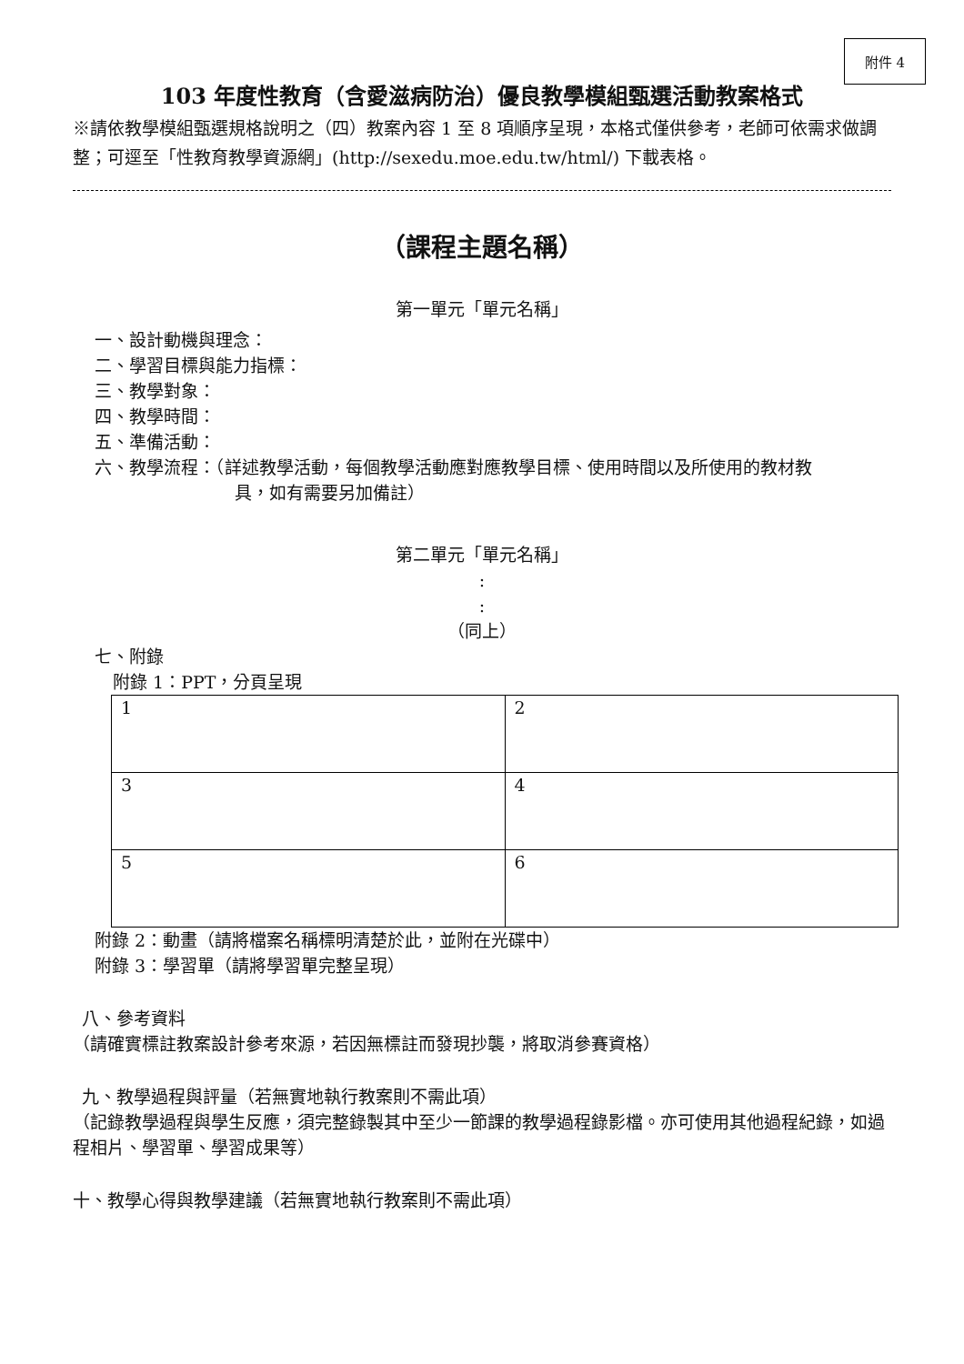附件 4
103 年度性教育（含愛滋病防治）優良教學模組甄選活動教案格式
※請依教學模組甄選規格說明之（四）教案內容 1 至 8 項順序呈現，本格式僅供參考，老師可依需求做調整；可逕至「性教育教學資源網」(http://sexedu.moe.edu.tw/html/) 下載表格。
（課程主題名稱）
第一單元「單元名稱」
一、設計動機與理念：
二、學習目標與能力指標：
三、教學對象：
四、教學時間：
五、準備活動：
六、教學流程：（詳述教學活動，每個教學活動應對應教學目標、使用時間以及所使用的教材教
具，如有需要另加備註）
第二單元「單元名稱」
:
:
（同上）
七、附錄
附錄 1：PPT，分頁呈現
| 1 | 2 |
| 3 | 4 |
| 5 | 6 |
附錄 2：動畫（請將檔案名稱標明清楚於此，並附在光碟中）
附錄 3：學習單（請將學習單完整呈現）
八、參考資料
（請確實標註教案設計參考來源，若因無標註而發現抄襲，將取消參賽資格）
九、教學過程與評量（若無實地執行教案則不需此項）
（記錄教學過程與學生反應，須完整錄製其中至少一節課的教學過程錄影檔。亦可使用其他過程紀錄，如過程相片、學習單、學習成果等）
十、教學心得與教學建議（若無實地執行教案則不需此項）